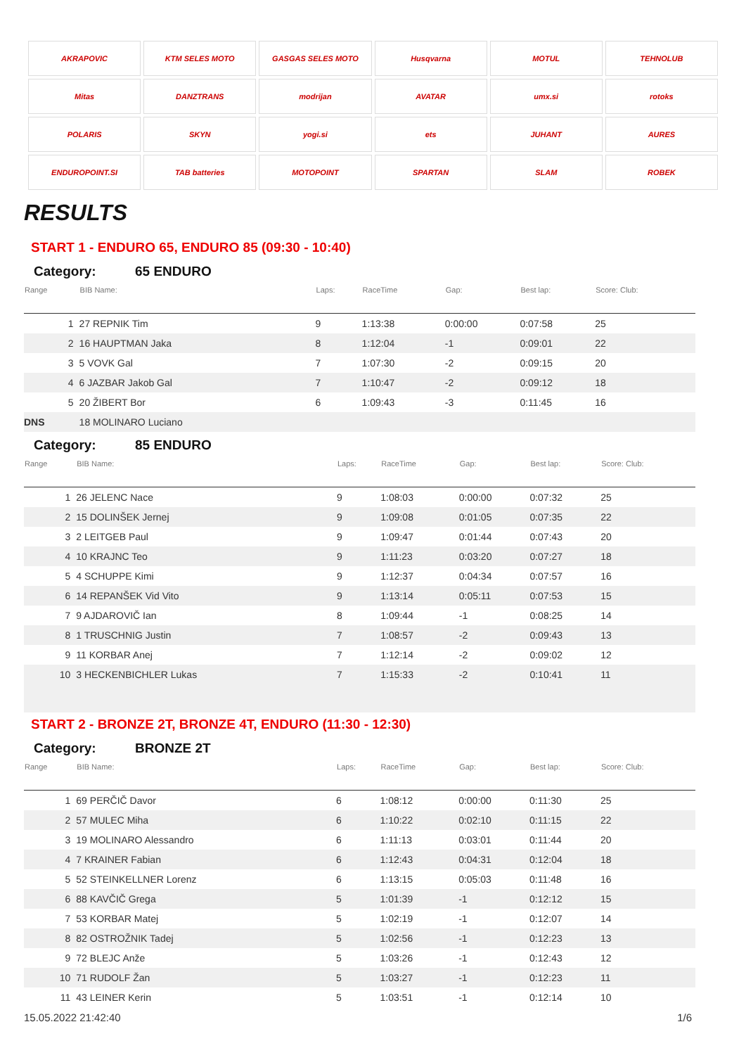AKRAPOVIC
KTM SELES MOTO
GASGAS SELES MOTO
Husqvarna
MOTUL
TEHNOLUB
Mitas
DANZTRANS
modrijan
AVATAR
umx.si
rotoks
POLARIS
SKYN
yogi.si
ets
JUHANT
AURES
ENDUROPOINT.SI
TAB batteries
MOTOPOINT
SPARTAN
SLAM
ROBEK
RESULTS
START 1 - ENDURO 65, ENDURO 85 (09:30 - 10:40)
Category: 65 ENDURO
| Range | BIB Name: | Laps: | RaceTime | Gap: | Best lap: | Score: Club: |
| --- | --- | --- | --- | --- | --- | --- |
| 1 | 27 REPNIK Tim | 9 | 1:13:38 | 0:00:00 | 0:07:58 | 25 |
| 2 | 16 HAUPTMAN Jaka | 8 | 1:12:04 | -1 | 0:09:01 | 22 |
| 3 | 5 VOVK Gal | 7 | 1:07:30 | -2 | 0:09:15 | 20 |
| 4 | 6 JAZBAR Jakob Gal | 7 | 1:10:47 | -2 | 0:09:12 | 18 |
| 5 | 20 ŽIBERT Bor | 6 | 1:09:43 | -3 | 0:11:45 | 16 |
| DNS | 18 MOLINARO Luciano | | | | | |
Category: 85 ENDURO
| Range | BIB Name: | Laps: | RaceTime | Gap: | Best lap: | Score: Club: |
| --- | --- | --- | --- | --- | --- | --- |
| 1 | 26 JELENC Nace | 9 | 1:08:03 | 0:00:00 | 0:07:32 | 25 |
| 2 | 15 DOLINŠEK Jernej | 9 | 1:09:08 | 0:01:05 | 0:07:35 | 22 |
| 3 | 2 LEITGEB Paul | 9 | 1:09:47 | 0:01:44 | 0:07:43 | 20 |
| 4 | 10 KRAJNC Teo | 9 | 1:11:23 | 0:03:20 | 0:07:27 | 18 |
| 5 | 4 SCHUPPE Kimi | 9 | 1:12:37 | 0:04:34 | 0:07:57 | 16 |
| 6 | 14 REPANŠEK Vid Vito | 9 | 1:13:14 | 0:05:11 | 0:07:53 | 15 |
| 7 | 9 AJDAROVIČ Ian | 8 | 1:09:44 | -1 | 0:08:25 | 14 |
| 8 | 1 TRUSCHNIG Justin | 7 | 1:08:57 | -2 | 0:09:43 | 13 |
| 9 | 11 KORBAR Anej | 7 | 1:12:14 | -2 | 0:09:02 | 12 |
| 10 | 3 HECKENBICHLER Lukas | 7 | 1:15:33 | -2 | 0:10:41 | 11 |
START 2 - BRONZE 2T, BRONZE 4T, ENDURO (11:30 - 12:30)
Category: BRONZE 2T
| Range | BIB Name: | Laps: | RaceTime | Gap: | Best lap: | Score: Club: |
| --- | --- | --- | --- | --- | --- | --- |
| 1 | 69 PERČIČ Davor | 6 | 1:08:12 | 0:00:00 | 0:11:30 | 25 |
| 2 | 57 MULEC Miha | 6 | 1:10:22 | 0:02:10 | 0:11:15 | 22 |
| 3 | 19 MOLINARO Alessandro | 6 | 1:11:13 | 0:03:01 | 0:11:44 | 20 |
| 4 | 7 KRAINER Fabian | 6 | 1:12:43 | 0:04:31 | 0:12:04 | 18 |
| 5 | 52 STEINKELLNER Lorenz | 6 | 1:13:15 | 0:05:03 | 0:11:48 | 16 |
| 6 | 88 KAVČIČ Grega | 5 | 1:01:39 | -1 | 0:12:12 | 15 |
| 7 | 53 KORBAR Matej | 5 | 1:02:19 | -1 | 0:12:07 | 14 |
| 8 | 82 OSTROŽNIK Tadej | 5 | 1:02:56 | -1 | 0:12:23 | 13 |
| 9 | 72 BLEJC Anže | 5 | 1:03:26 | -1 | 0:12:43 | 12 |
| 10 | 71 RUDOLF Žan | 5 | 1:03:27 | -1 | 0:12:23 | 11 |
| 11 | 43 LEINER Kerin | 5 | 1:03:51 | -1 | 0:12:14 | 10 |
15.05.2022 21:42:40 1/6